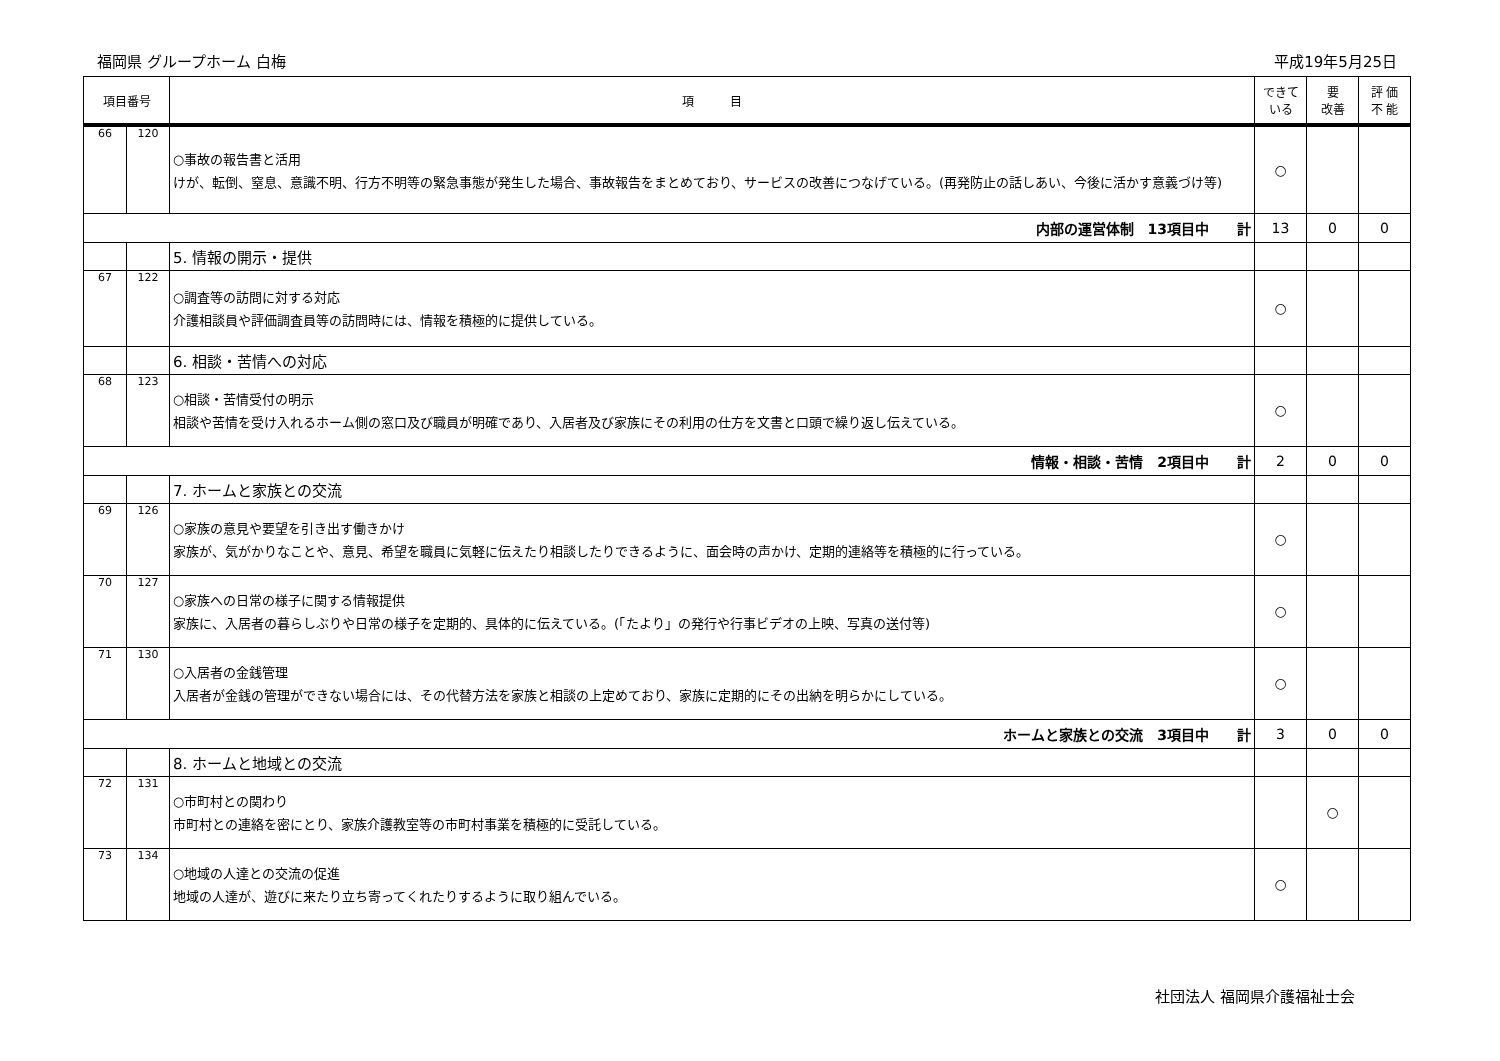福岡県 グループホーム 白梅 平成19年5月25日
| 項目番号 | | 項 目 | できて いる | 要 改善 | 評 価 不 能 |
| --- | --- | --- | --- | --- | --- |
| 66 | 120 | ○事故の報告書と活用 けが、転倒、窒息、意識不明、行方不明等の緊急事態が発生した場合、事故報告をまとめており、サービスの改善につなげている。(再発防止の話しあい、今後に活かす意義づけ等) | ○ | | |
| 内部の運営体制 13項目中 計 | | | 13 | 0 | 0 |
| | | 5. 情報の開示・提供 | | | |
| 67 | 122 | ○調査等の訪問に対する対応 介護相談員や評価調査員等の訪問時には、情報を積極的に提供している。 | ○ | | |
| | | 6. 相談・苦情への対応 | | | |
| 68 | 123 | ○相談・苦情受付の明示 相談や苦情を受け入れるホーム側の窓口及び職員が明確であり、入居者及び家族にその利用の仕方を文書と口頭で繰り返し伝えている。 | ○ | | |
| 情報・相談・苦情 2項目中 計 | | | 2 | 0 | 0 |
| | | 7. ホームと家族との交流 | | | |
| 69 | 126 | ○家族の意見や要望を引き出す働きかけ 家族が、気がかりなことや、意見、希望を職員に気軽に伝えたり相談したりできるように、面会時の声かけ、定期的連絡等を積極的に行っている。 | ○ | | |
| 70 | 127 | ○家族への日常の様子に関する情報提供 家族に、入居者の暮らしぶりや日常の様子を定期的、具体的に伝えている。(「たより」の発行や行事ビデオの上映、写真の送付等) | ○ | | |
| 71 | 130 | ○入居者の金銭管理 入居者が金銭の管理ができない場合には、その代替方法を家族と相談の上定めており、家族に定期的にその出納を明らかにしている。 | ○ | | |
| ホームと家族との交流 3項目中 計 | | | 3 | 0 | 0 |
| | | 8. ホームと地域との交流 | | | |
| 72 | 131 | ○市町村との関わり 市町村との連絡を密にとり、家族介護教室等の市町村事業を積極的に受託している。 | | ○ | |
| 73 | 134 | ○地域の人達との交流の促進 地域の人達が、遊びに来たり立ち寄ってくれたりするように取り組んでいる。 | ○ | | |
社団法人 福岡県介護福祉士会